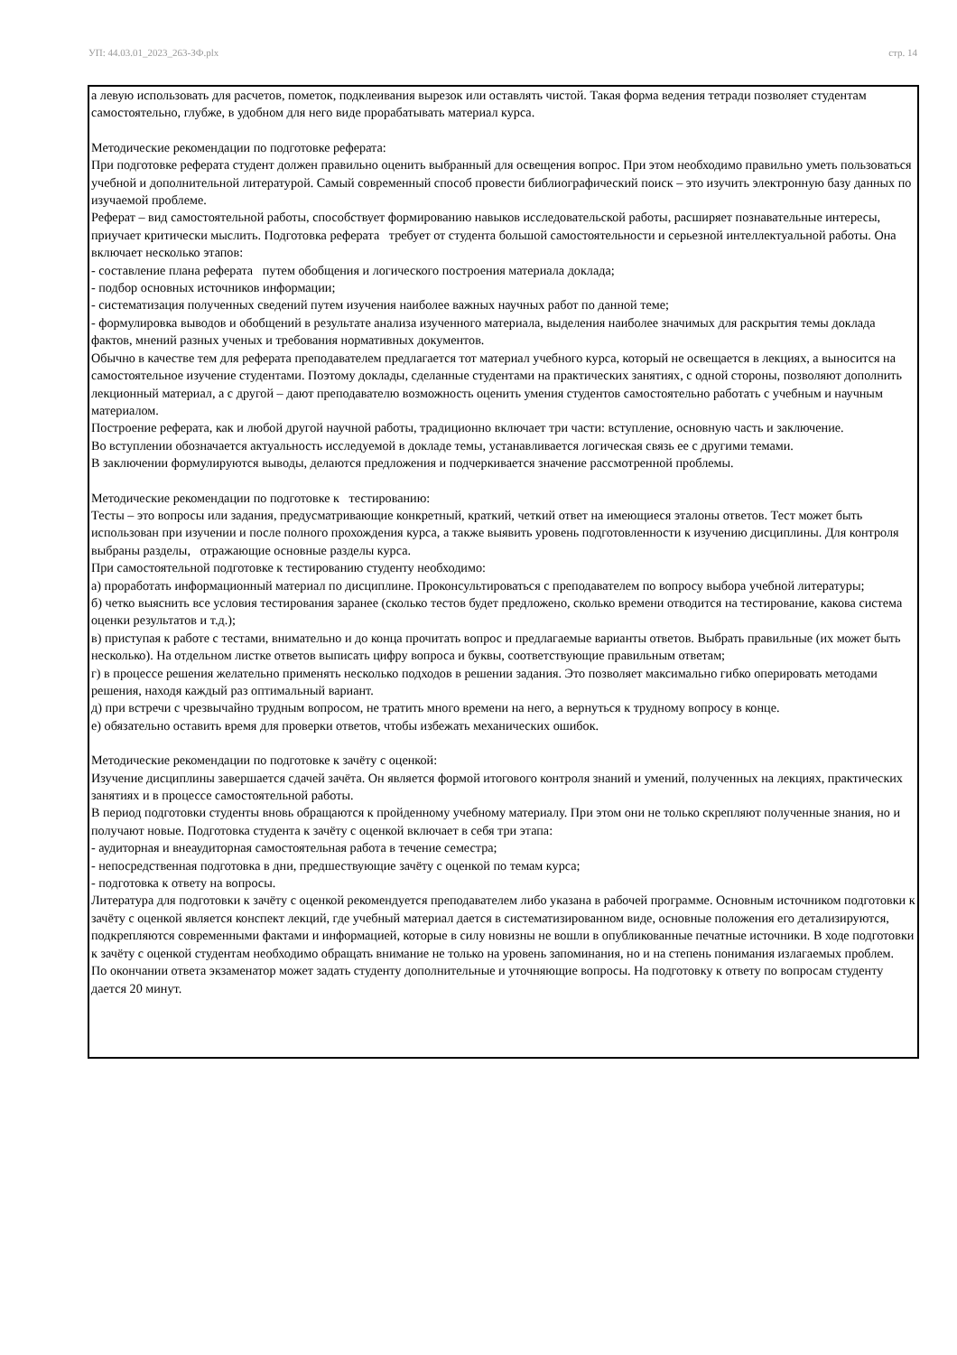УП: 44.03.01_2023_263-ЗФ.plx стр. 14
а левую использовать для расчетов, пометок, подклеивания вырезок или оставлять чистой. Такая форма ведения тетради позволяет студентам самостоятельно, глубже, в удобном для него виде прорабатывать материал курса.
Методические рекомендации по подготовке реферата:
При подготовке реферата студент должен правильно оценить выбранный для освещения вопрос. При этом необходимо правильно уметь пользоваться учебной и дополнительной литературой. Самый современный способ провести библиографический поиск – это изучить электронную базу данных по изучаемой проблеме.
Реферат – вид самостоятельной работы, способствует формированию навыков исследовательской работы, расширяет познавательные интересы, приучает критически мыслить. Подготовка реферата требует от студента большой самостоятельности и серьезной интеллектуальной работы. Она включает несколько этапов:
- составление плана реферата путем обобщения и логического построения материала доклада;
- подбор основных источников информации;
- систематизация полученных сведений путем изучения наиболее важных научных работ по данной теме;
- формулировка выводов и обобщений в результате анализа изученного материала, выделения наиболее значимых для раскрытия темы доклада фактов, мнений разных ученых и требования нормативных документов.
Обычно в качестве тем для реферата преподавателем предлагается тот материал учебного курса, который не освещается в лекциях, а выносится на самостоятельное изучение студентами. Поэтому доклады, сделанные студентами на практических занятиях, с одной стороны, позволяют дополнить лекционный материал, а с другой – дают преподавателю возможность оценить умения студентов самостоятельно работать с учебным и научным материалом.
Построение реферата, как и любой другой научной работы, традиционно включает три части: вступление, основную часть и заключение.
Во вступлении обозначается актуальность исследуемой в докладе темы, устанавливается логическая связь ее с другими темами.
В заключении формулируются выводы, делаются предложения и подчеркивается значение рассмотренной проблемы.
Методические рекомендации по подготовке к тестированию:
Тесты – это вопросы или задания, предусматривающие конкретный, краткий, четкий ответ на имеющиеся эталоны ответов. Тест может быть использован при изучении и после полного прохождения курса, а также выявить уровень подготовленности к изучению дисциплины. Для контроля выбраны разделы, отражающие основные разделы курса.
При самостоятельной подготовке к тестированию студенту необходимо:
а) проработать информационный материал по дисциплине. Проконсультироваться с преподавателем по вопросу выбора учебной литературы;
б) четко выяснить все условия тестирования заранее (сколько тестов будет предложено, сколько времени отводится на тестирование, какова система оценки результатов и т.д.);
в) приступая к работе с тестами, внимательно и до конца прочитать вопрос и предлагаемые варианты ответов. Выбрать правильные (их может быть несколько). На отдельном листке ответов выписать цифру вопроса и буквы, соответствующие правильным ответам;
г) в процессе решения желательно применять несколько подходов в решении задания. Это позволяет максимально гибко оперировать методами решения, находя каждый раз оптимальный вариант.
д) при встречи с чрезвычайно трудным вопросом, не тратить много времени на него, а вернуться к трудному вопросу в конце.
е) обязательно оставить время для проверки ответов, чтобы избежать механических ошибок.
Методические рекомендации по подготовке к зачёту с оценкой:
Изучение дисциплины завершается сдачей зачёта. Он является формой итогового контроля знаний и умений, полученных на лекциях, практических занятиях и в процессе самостоятельной работы.
В период подготовки студенты вновь обращаются к пройденному учебному материалу. При этом они не только скрепляют полученные знания, но и получают новые. Подготовка студента к зачёту с оценкой включает в себя три этапа:
- аудиторная и внеаудиторная самостоятельная работа в течение семестра;
- непосредственная подготовка в дни, предшествующие зачёту с оценкой по темам курса;
- подготовка к ответу на вопросы.
Литература для подготовки к зачёту с оценкой рекомендуется преподавателем либо указана в рабочей программе. Основным источником подготовки к зачёту с оценкой является конспект лекций, где учебный материал дается в систематизированном виде, основные положения его детализируются, подкрепляются современными фактами и информацией, которые в силу новизны не вошли в опубликованные печатные источники. В ходе подготовки к зачёту с оценкой студентам необходимо обращать внимание не только на уровень запоминания, но и на степень понимания излагаемых проблем.
По окончании ответа экзаменатор может задать студенту дополнительные и уточняющие вопросы. На подготовку к ответу по вопросам студенту дается 20 минут.